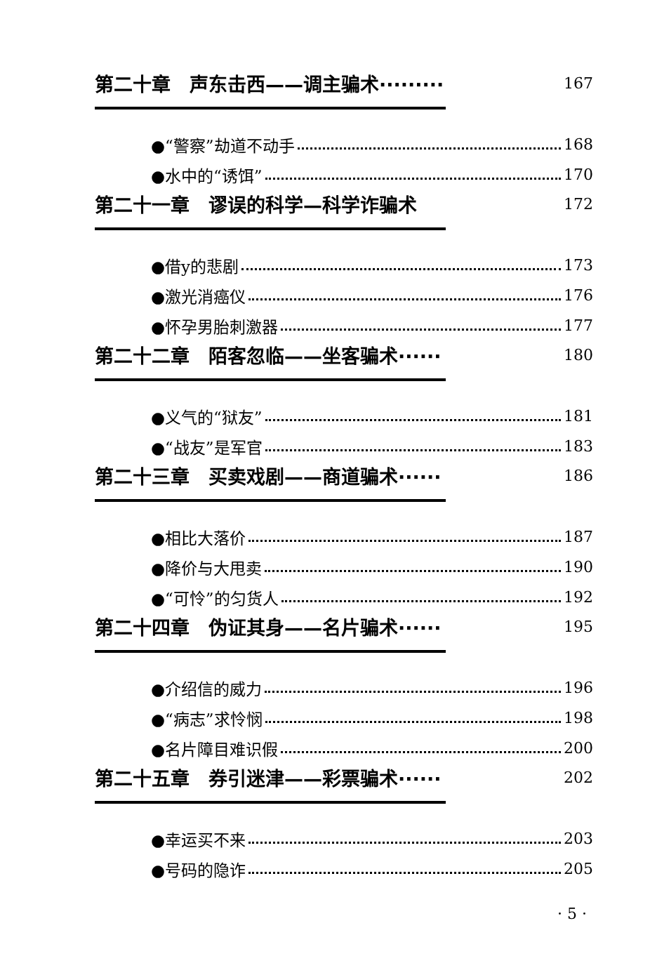第二十章　声东击西——调主骗术········· 167
●“警察”劫道不动手 168
●水中的“诱饵” 170
第二十一章　谬误的科学—科学诈骗术 172
●借y的悲剧 173
●激光消癌仪 176
●怀孕男胎刺激器 177
第二十二章　陌客忽临——坐客骗术······ 180
●义气的“狱友” 181
●“战友”是军官 183
第二十三章　买卖戏剧——商道骗术······ 186
●相比大落价 187
●降价与大甩卖 190
●“可怜”的匀货人 192
第二十四章　伪证其身——名片骗术······ 195
●介绍信的威力 196
●“病志”求怜悯 198
●名片障目难识假 200
第二十五章　券引迷津——彩票骗术······ 202
●幸运买不来 203
●号码的隐诈 205
· 5 ·